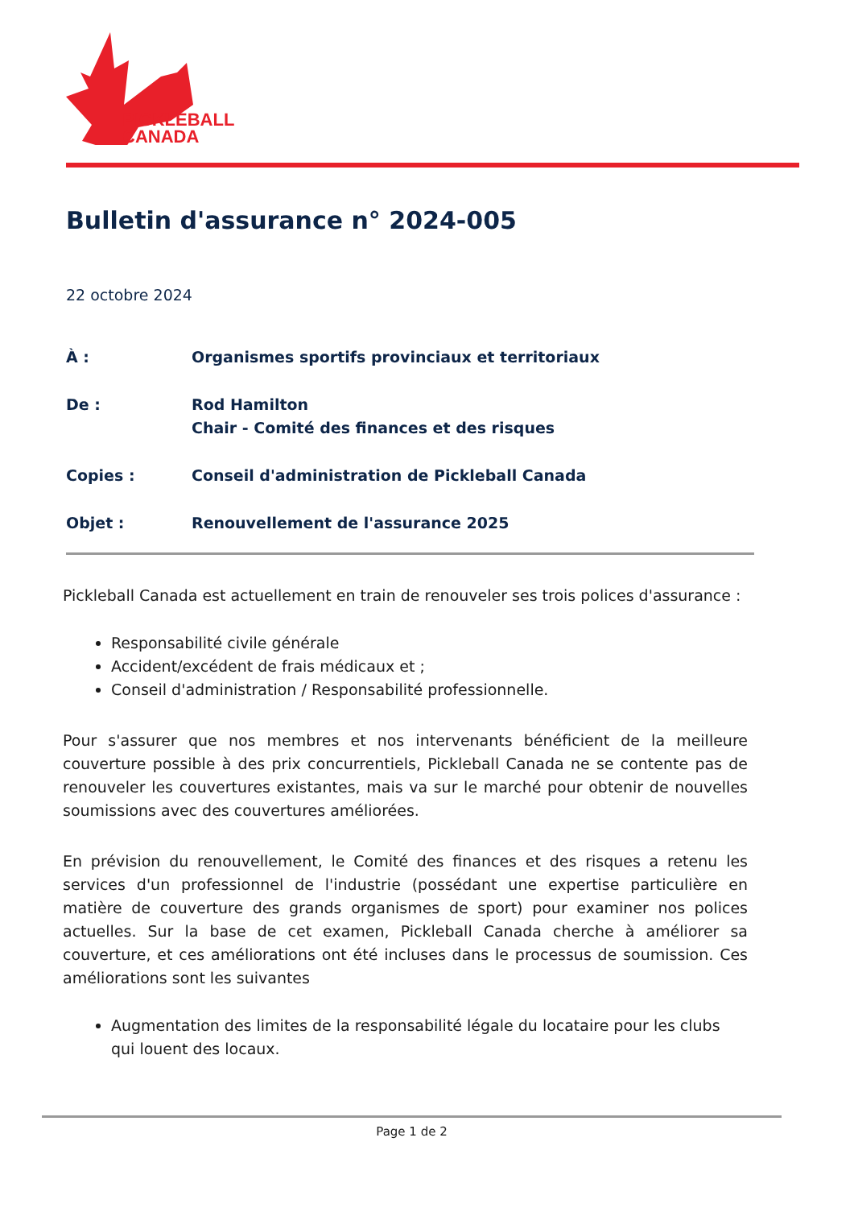PICKLEBALL
CANADA
Bulletin d'assurance n° 2024-005
22 octobre 2024
À : Organismes sportifs provinciaux et territoriaux
De : Rod Hamilton
Chair - Comité des finances et des risques
Copies : Conseil d'administration de Pickleball Canada
Objet : Renouvellement de l'assurance 2025
Pickleball Canada est actuellement en train de renouveler ses trois polices d'assurance :
Responsabilité civile générale
Accident/excédent de frais médicaux et ;
Conseil d'administration / Responsabilité professionnelle.
Pour s'assurer que nos membres et nos intervenants bénéficient de la meilleure couverture possible à des prix concurrentiels, Pickleball Canada ne se contente pas de renouveler les couvertures existantes, mais va sur le marché pour obtenir de nouvelles soumissions avec des couvertures améliorées.
En prévision du renouvellement, le Comité des finances et des risques a retenu les services d'un professionnel de l'industrie (possédant une expertise particulière en matière de couverture des grands organismes de sport) pour examiner nos polices actuelles. Sur la base de cet examen, Pickleball Canada cherche à améliorer sa couverture, et ces améliorations ont été incluses dans le processus de soumission. Ces améliorations sont les suivantes
Augmentation des limites de la responsabilité légale du locataire pour les clubs qui louent des locaux.
Page 1 de 2